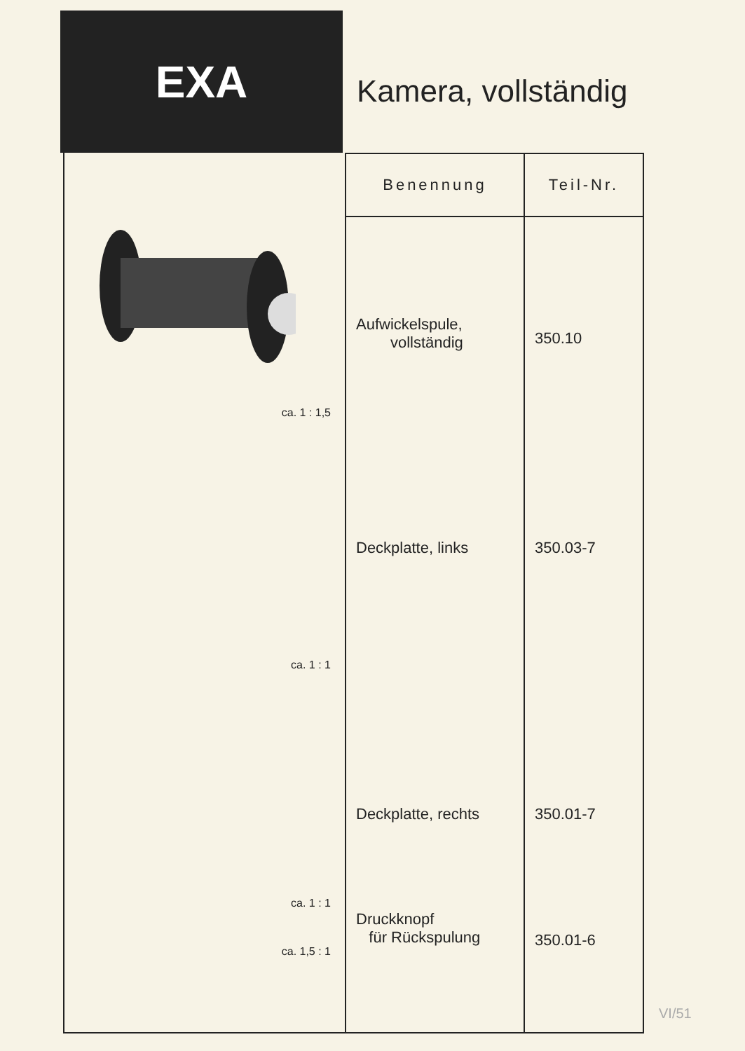EXA
Kamera, vollständig
ca. 1 : 1,5
ca. 1 : 1
ca. 1 : 1
ca. 1,5 : 1
| Benennung | Teil-Nr. |
| --- | --- |
| Aufwickelspule, vollständig | 350.10 |
| Deckplatte, links | 350.03-7 |
| Deckplatte, rechts | 350.01-7 |
| Druckknopf für Rückspulung | 350.01-6 |
VI/51